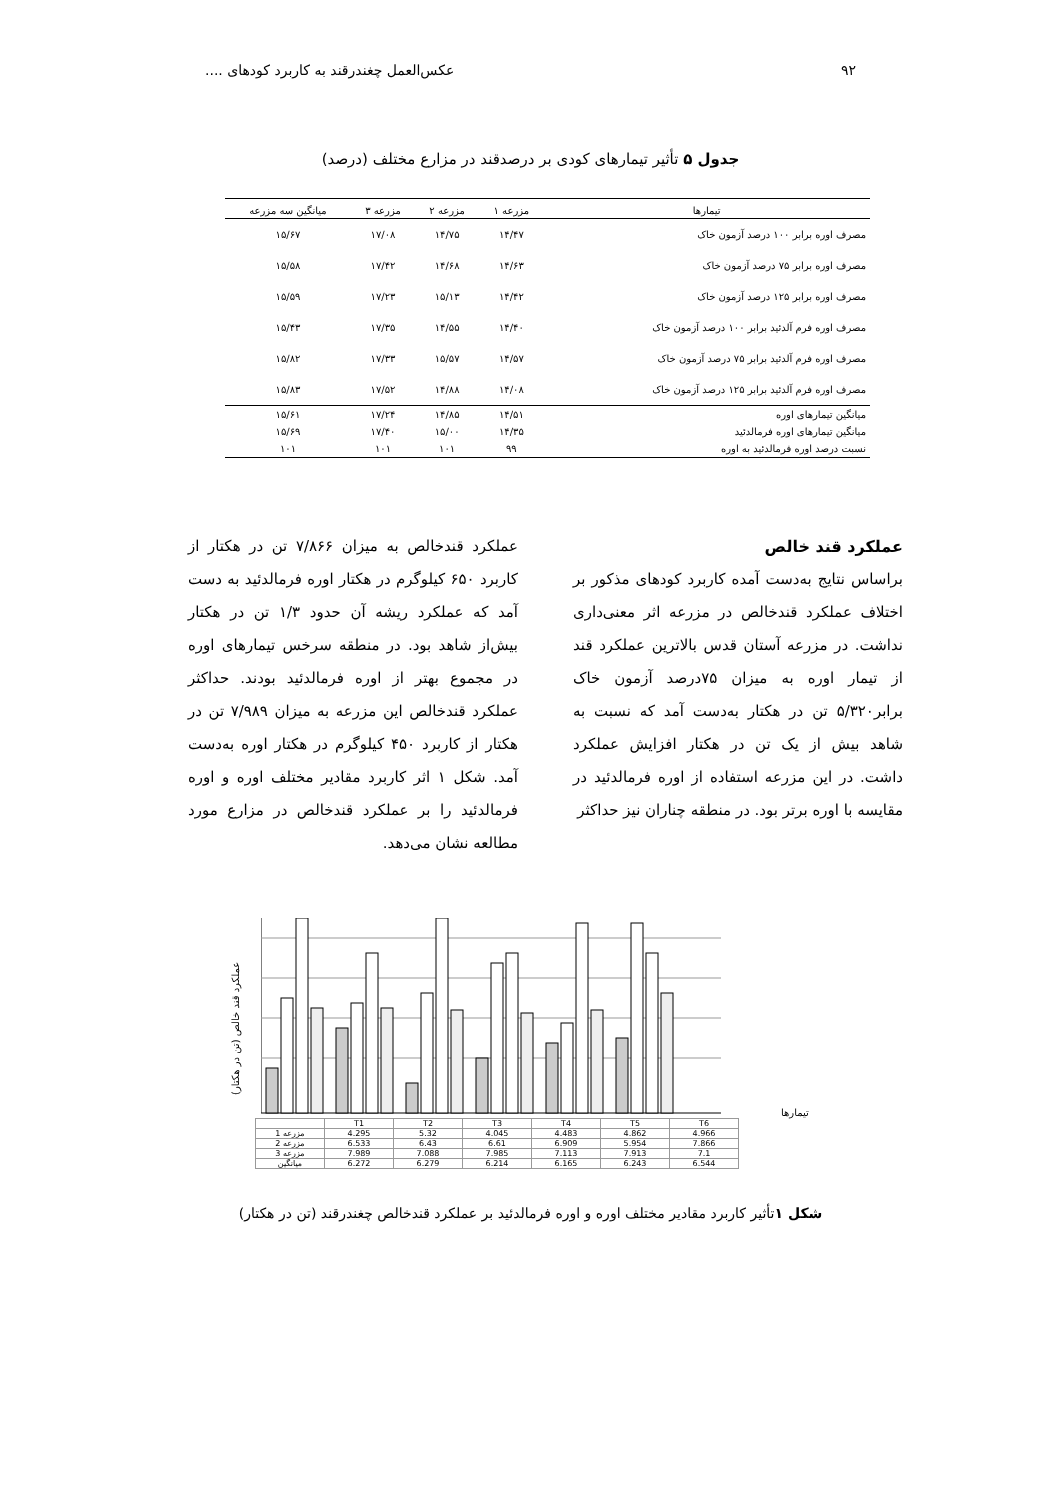۹۲ عکس‌العمل چغندرقند به کاربرد کودهای ....
جدول ۵ تأثیر تیمارهای کودی بر درصدقند در مزارع مختلف (درصد)
| تیمارها | مزرعه ۱ | مزرعه ۲ | مزرعه ۳ | میانگین سه مزرعه |
| --- | --- | --- | --- | --- |
| مصرف اوره برابر ۱۰۰ درصد آزمون خاک | ۱۴/۴۷ | ۱۴/۷۵ | ۱۷/۰۸ | ۱۵/۶۷ |
| مصرف اوره برابر ۷۵ درصد آزمون خاک | ۱۴/۶۳ | ۱۴/۶۸ | ۱۷/۴۲ | ۱۵/۵۸ |
| مصرف اوره برابر ۱۲۵ درصد آزمون خاک | ۱۴/۴۲ | ۱۵/۱۳ | ۱۷/۲۳ | ۱۵/۵۹ |
| مصرف اوره فرم آلدئید برابر ۱۰۰ درصد آزمون خاک | ۱۴/۴۰ | ۱۴/۵۵ | ۱۷/۳۵ | ۱۵/۴۳ |
| مصرف اوره فرم آلدئید برابر ۷۵ درصد آزمون خاک | ۱۴/۵۷ | ۱۵/۵۷ | ۱۷/۳۳ | ۱۵/۸۲ |
| مصرف اوره فرم آلدئید برابر ۱۲۵ درصد آزمون خاک | ۱۴/۰۸ | ۱۴/۸۸ | ۱۷/۵۲ | ۱۵/۸۳ |
| میانگین تیمارهای اوره | ۱۴/۵۱ | ۱۴/۸۵ | ۱۷/۲۴ | ۱۵/۶۱ |
| میانگین تیمارهای اوره فرمالدئید | ۱۴/۳۵ | ۱۵/۰۰ | ۱۷/۴۰ | ۱۵/۶۹ |
| نسبت درصد اوره فرمالدئید به اوره | ۹۹ | ۱۰۱ | ۱۰۱ | ۱۰۱ |
عملکرد قند خالص
براساس نتایج به‌دست آمده کاربرد کودهای مذکور بر اختلاف عملکرد قندخالص در مزرعه اثر معنی‌داری نداشت. در مزرعه آستان قدس بالاترین عملکرد قند از تیمار اوره به میزان ۷۵درصد آزمون خاک برابر۵/۳۲۰ تن در هکتار به‌دست آمد که نسبت به شاهد بیش از یک تن در هکتار افزایش عملکرد داشت. در این مزرعه استفاده از اوره فرمالدئید در مقایسه با اوره برتر بود. در منطقه چناران نیز حداکثر
عملکرد قندخالص به میزان ۷/۸۶۶ تن در هکتار از کاربرد ۶۵۰ کیلوگرم در هکتار اوره فرمالدئید به دست آمد که عملکرد ریشه آن حدود ۱/۳ تن در هکتار بیش‌از شاهد بود. در منطقه سرخس تیمارهای اوره در مجموع بهتر از اوره فرمالدئید بودند. حداکثر عملکرد قندخالص این مزرعه به میزان ۷/۹۸۹ تن در هکتار از کاربرد ۴۵۰ کیلوگرم در هکتار اوره به‌دست آمد. شکل ۱ اثر کاربرد مقادیر مختلف اوره و اوره فرمالدئید را بر عملکرد قندخالص در مزارع مورد مطالعه نشان می‌دهد.
عملکرد قند خالص (تن در هکتار)
تیمارها
| | T1 | T2 | T3 | T4 | T5 | T6 |
| مزرعه 1 | 4.295 | 5.32 | 4.045 | 4.483 | 4.862 | 4.966 |
| مزرعه 2 | 6.533 | 6.43 | 6.61 | 6.909 | 5.954 | 7.866 |
| مزرعه 3 | 7.989 | 7.088 | 7.985 | 7.113 | 7.913 | 7.1 |
| میانگین | 6.272 | 6.279 | 6.214 | 6.165 | 6.243 | 6.544 |
شکل ۱تأثیر کاربرد مقادیر مختلف اوره و اوره فرمالدئید بر عملکرد قندخالص چغندرقند (تن در هکتار)